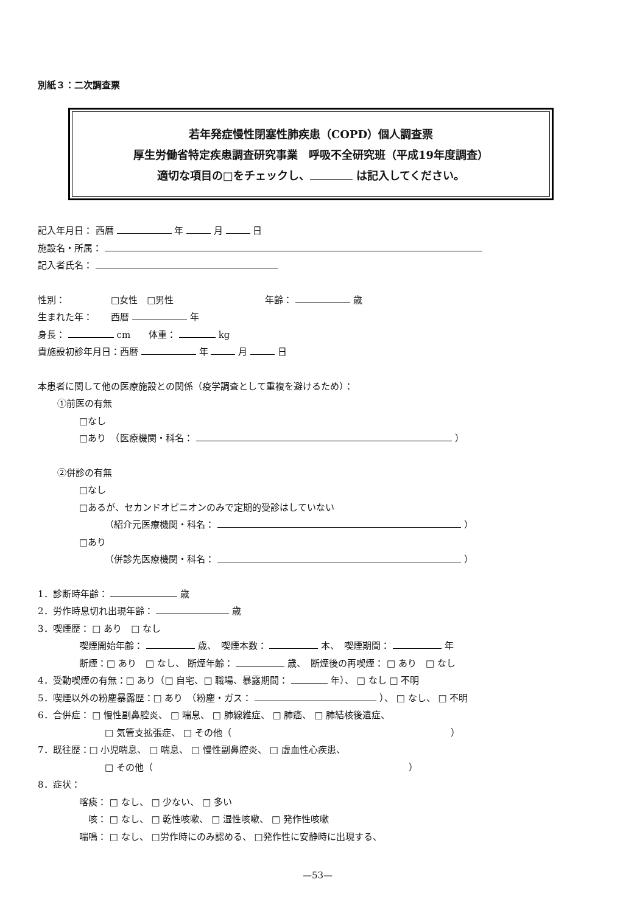別紙３：二次調査票
若年発症慢性閉塞性肺疾患（COPD）個人調査票
厚生労働省特定疾患調査研究事業　呼吸不全研究班（平成19年度調査）
適切な項目の□をチェックし、 は記入してください。
記入年月日： 西暦 年 月 日
施設名・所属：
記入者氏名：
性別：　　　　　□女性　□男性　　　　　　　　　　年齢： 歳
生まれた年：　　西暦 年
身長： cm　　体重： kg
貴施設初診年月日：西暦 年 月 日
本患者に関して他の医療施設との関係（疫学調査として重複を避けるため）：
①前医の有無
□なし
□あり　（医療機関・科名： ）
②併診の有無
□なし
□あるが、セカンドオピニオンのみで定期的受診はしていない
（紹介元医療機関・科名： ）
□あり
（併診先医療機関・科名： ）
1．診断時年齢： 歳
2．労作時息切れ出現年齢： 歳
3．喫煙歴： □ あり　□ なし
喫煙開始年齢： 歳、　喫煙本数： 本、　喫煙期間： 年
断煙：□ あり　□ なし、 断煙年齢： 歳、　断煙後の再喫煙： □ あり　□ なし
4．受動喫煙の有無：□ あり（□ 自宅、□ 職場、暴露期間： 年）、 □ なし □ 不明
5．喫煙以外の粉塵暴露歴：□ あり　（粉塵・ガス： ）、 □ なし、 □ 不明
6．合併症： □ 慢性副鼻腔炎、 □ 喘息、 □ 肺線維症、 □ 肺癌、 □ 肺結核後遺症、
□ 気管支拡張症、 □ その他（　　　　　　　　　　　　　　　　　　　　　　　　）
7．既往歴：□ 小児喘息、 □ 喘息、 □ 慢性副鼻腔炎、 □ 虚血性心疾患、
□ その他（　　　　　　　　　　　　　　　　　　　　　　　　　　　　）
8．症状：
喀痰： □ なし、 □ 少ない、 □ 多い
　咳： □ なし、 □ 乾性咳嗽、 □ 湿性咳嗽、 □ 発作性咳嗽
喘鳴： □ なし、 □労作時にのみ認める、 □発作性に安静時に出現する、
—53—